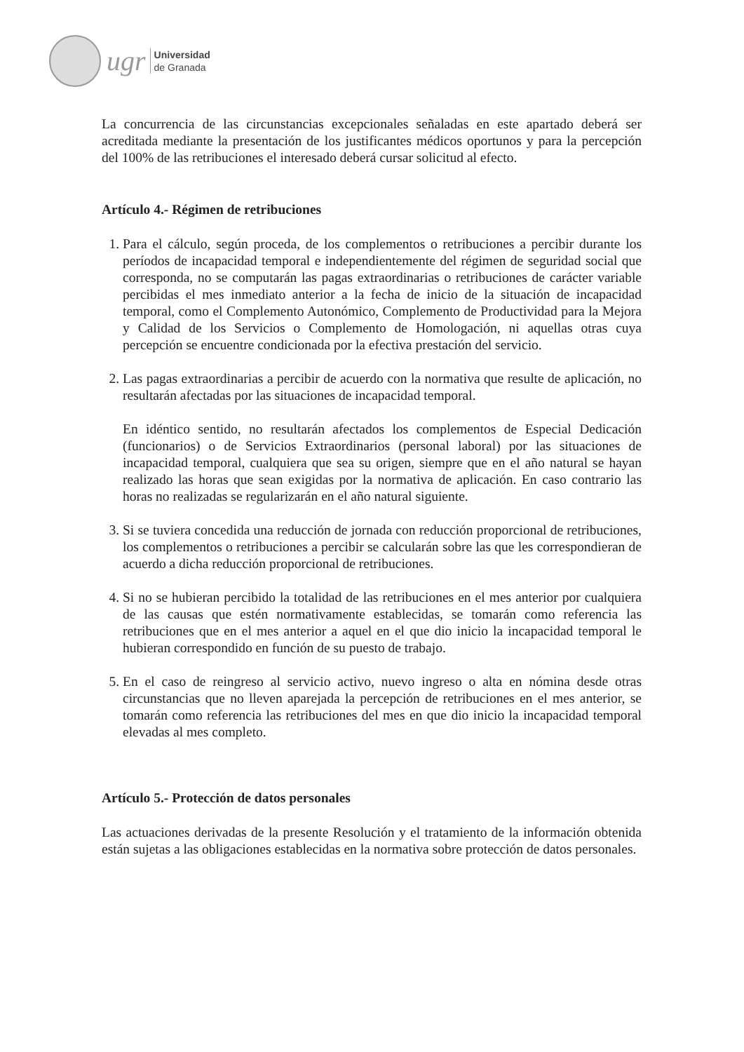ugr
Universidad
de Granada
La concurrencia de las circunstancias excepcionales señaladas en este apartado deberá ser acreditada mediante la presentación de los justificantes médicos oportunos y para la percepción del 100% de las retribuciones el interesado deberá cursar solicitud al efecto.
Artículo 4.- Régimen de retribuciones
1. Para el cálculo, según proceda, de los complementos o retribuciones a percibir durante los períodos de incapacidad temporal e independientemente del régimen de seguridad social que corresponda, no se computarán las pagas extraordinarias o retribuciones de carácter variable percibidas el mes inmediato anterior a la fecha de inicio de la situación de incapacidad temporal, como el Complemento Autonómico, Complemento de Productividad para la Mejora y Calidad de los Servicios o Complemento de Homologación, ni aquellas otras cuya percepción se encuentre condicionada por la efectiva prestación del servicio.
2. Las pagas extraordinarias a percibir de acuerdo con la normativa que resulte de aplicación, no resultarán afectadas por las situaciones de incapacidad temporal.
En idéntico sentido, no resultarán afectados los complementos de Especial Dedicación (funcionarios) o de Servicios Extraordinarios (personal laboral) por las situaciones de incapacidad temporal, cualquiera que sea su origen, siempre que en el año natural se hayan realizado las horas que sean exigidas por la normativa de aplicación. En caso contrario las horas no realizadas se regularizarán en el año natural siguiente.
3. Si se tuviera concedida una reducción de jornada con reducción proporcional de retribuciones, los complementos o retribuciones a percibir se calcularán sobre las que les correspondieran de acuerdo a dicha reducción proporcional de retribuciones.
4. Si no se hubieran percibido la totalidad de las retribuciones en el mes anterior por cualquiera de las causas que estén normativamente establecidas, se tomarán como referencia las retribuciones que en el mes anterior a aquel en el que dio inicio la incapacidad temporal le hubieran correspondido en función de su puesto de trabajo.
5. En el caso de reingreso al servicio activo, nuevo ingreso o alta en nómina desde otras circunstancias que no lleven aparejada la percepción de retribuciones en el mes anterior, se tomarán como referencia las retribuciones del mes en que dio inicio la incapacidad temporal elevadas al mes completo.
Artículo 5.- Protección de datos personales
Las actuaciones derivadas de la presente Resolución y el tratamiento de la información obtenida están sujetas a las obligaciones establecidas en la normativa sobre protección de datos personales.